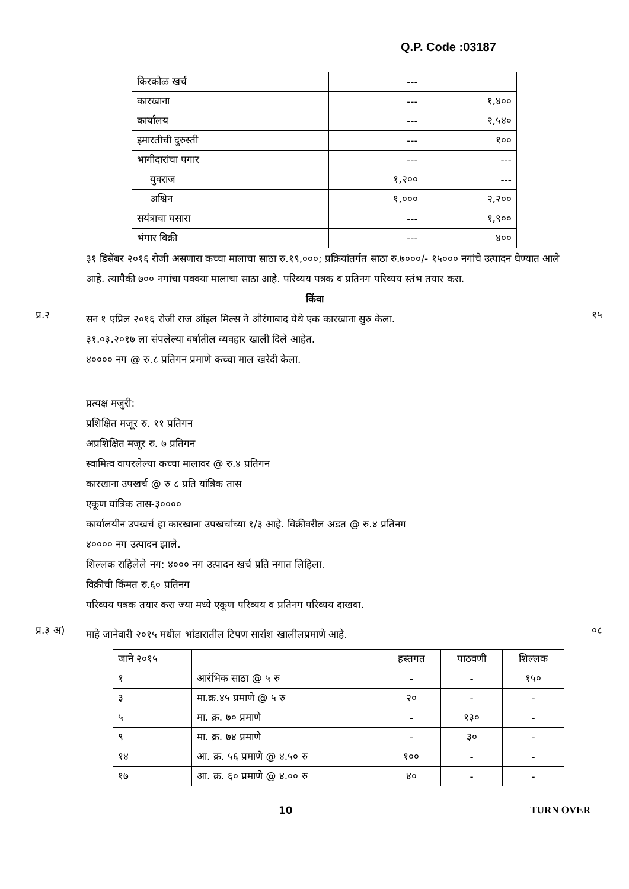Q.P. Code :03187
| किरकोळ खर्च | --- | |
| कारखाना | --- | १,४०० |
| कार्यालय | --- | २,५४० |
| इमारतीची दुरुस्ती | --- | १०० |
| भागीदारांचा पगार | --- | --- |
| युवराज | १,२०० | --- |
| अश्विन | १,००० | २,२०० |
| सयंत्राचा घसारा | --- | १,९०० |
| भंगार विक्री | --- | ४०० |
३१ डिसेंबर २०१६ रोजी असणारा कच्चा मालाचा साठा रु.१९,०००; प्रक्रियांतर्गत साठा रु.७०००/- १५००० नगांचे उत्पादन घेण्यात आले आहे. त्यापैकी ७०० नगांचा पक्क्या मालाचा साठा आहे. परिव्यय पत्रक व प्रतिनग परिव्यय स्तंभ तयार करा.
किंवा
प्र.२
सन १ एप्रिल २०१६ रोजी राज ऑइल मिल्स ने औरंगाबाद येथे एक कारखाना सुरु केला.
३१.०३.२०१७ ला संपलेल्या वर्षातील व्यवहार खाली दिले आहेत.
४०००० नग @ रु.८ प्रतिगन प्रमाणे कच्चा माल खरेदी केला.
प्रत्यक्ष मजुरी:
प्रशिक्षित मजूर रु. ११ प्रतिगन
अप्रशिक्षित मजूर रु. ७ प्रतिगन
स्वामित्व वापरलेल्या कच्चा मालावर @ रु.४ प्रतिगन
कारखाना उपखर्च @ रु ८ प्रति यांत्रिक तास
एकूण यांत्रिक तास-३००००
कार्यालयीन उपखर्च हा कारखाना उपखर्चाच्या १/३ आहे. विक्रीवरील अडत @ रु.४ प्रतिनग
४०००० नग उत्पादन झाले.
शिल्लक राहिलेले नग: ४००० नग उत्पादन खर्च प्रति नगात लिहिला.
विक्रीची किंमत रु.६० प्रतिनग
परिव्यय पत्रक तयार करा ज्या मध्ये एकूण परिव्यय व प्रतिनग परिव्यय दाखवा.
१५
प्र.३ अ)
माहे जानेवारी २०१५ मधील भांडारातील टिपण सारांश खालीलप्रमाणे आहे.
०८
| जाने २०१५ | | हस्तगत | पाठवणी | शिल्लक |
| --- | --- | --- | --- | --- |
| १ | आरंभिक साठा @ ५ रु | - | - | १५० |
| ३ | मा.क्र.४५ प्रमाणे @ ५ रु | २० | - | - |
| ५ | मा. क्र. ७० प्रमाणे | - | १३० | - |
| ९ | मा. क्र. ७४ प्रमाणे | - | ३० | - |
| १४ | आ. क्र. ५६ प्रमाणे @ ४.५० रु | १०० | - | - |
| १७ | आ. क्र. ६० प्रमाणे @ ४.०० रु | ४० | - | - |
10 TURN OVER